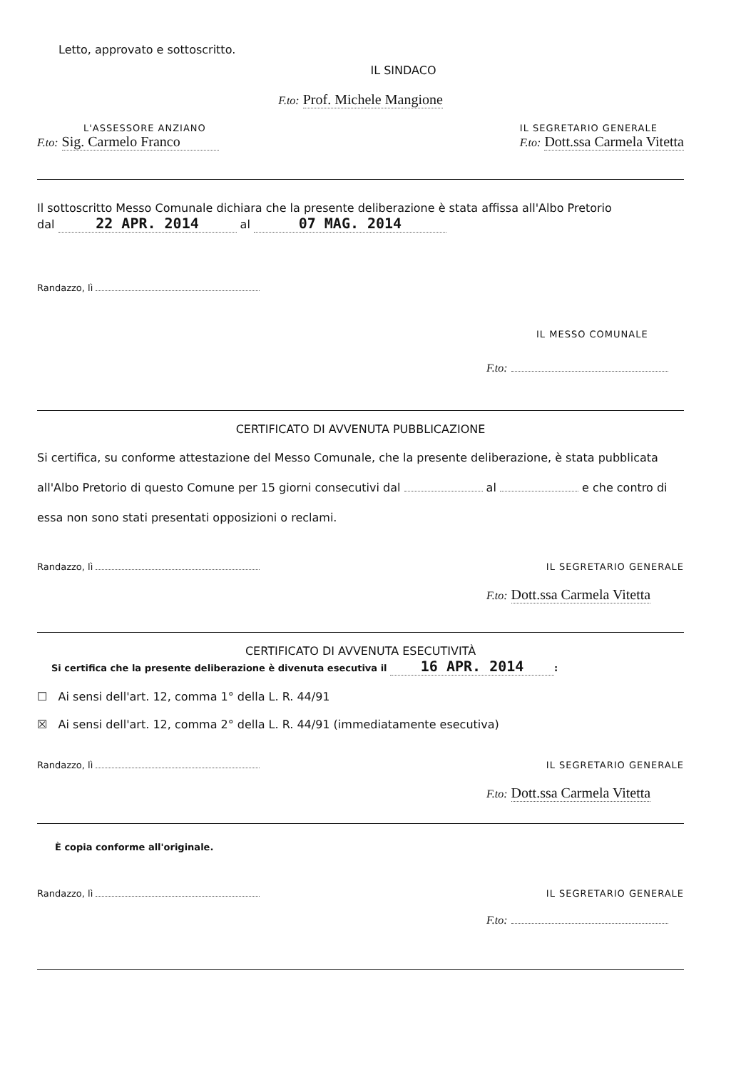Letto, approvato e sottoscritto.
IL SINDACO
F.to: Prof. Michele Mangione
L'ASSESSORE ANZIANO
F.to: Sig. Carmelo Franco
IL SEGRETARIO GENERALE
F.to: Dott.ssa Carmela Vitetta
Il sottoscritto Messo Comunale dichiara che la presente deliberazione è stata affissa all'Albo Pretorio
dal 22 APR. 2014 al 07 MAG. 2014
Randazzo, lì
IL MESSO COMUNALE
F.to:
CERTIFICATO DI AVVENUTA PUBBLICAZIONE
Si certifica, su conforme attestazione del Messo Comunale, che la presente deliberazione, è stata pubblicata all'Albo Pretorio di questo Comune per 15 giorni consecutivi dal al e che contro di essa non sono stati presentati opposizioni o reclami.
Randazzo, lì
IL SEGRETARIO GENERALE
F.to: Dott.ssa Carmela Vitetta
CERTIFICATO DI AVVENUTA ESECUTIVITÀ
Si certifica che la presente deliberazione è divenuta esecutiva il 16 APR. 2014:
☐ Ai sensi dell'art. 12, comma 1° della L. R. 44/91
☒ Ai sensi dell'art. 12, comma 2° della L. R. 44/91 (immediatamente esecutiva)
Randazzo, lì
IL SEGRETARIO GENERALE
F.to: Dott.ssa Carmela Vitetta
È copia conforme all'originale.
Randazzo, lì
IL SEGRETARIO GENERALE
F.to: